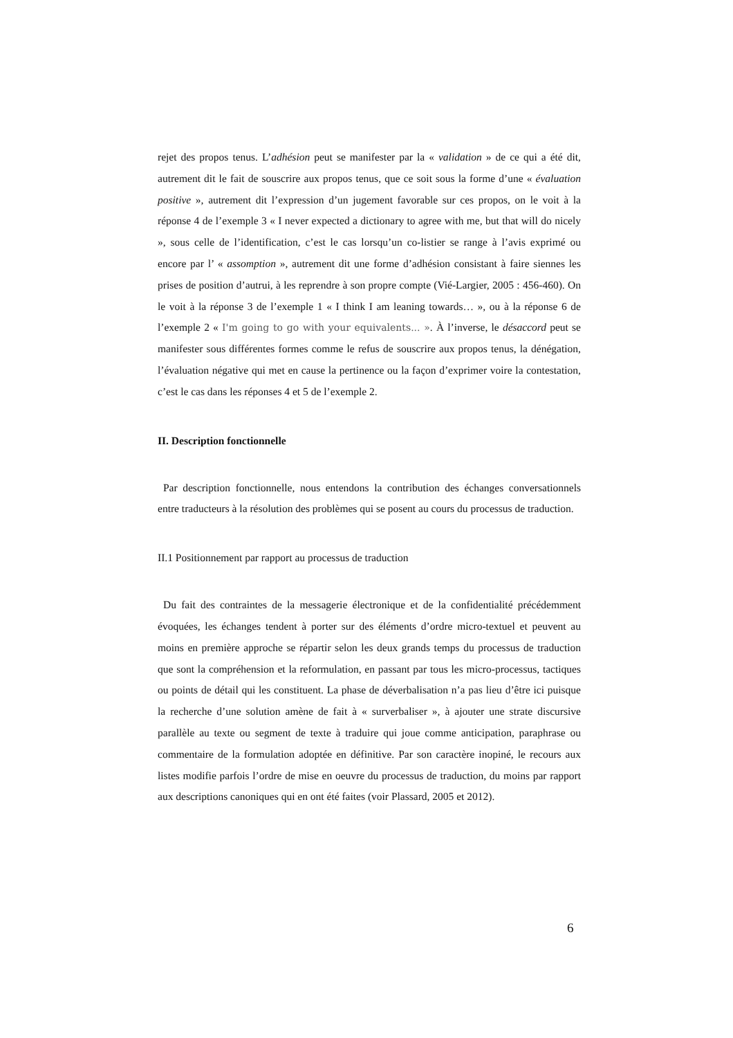rejet des propos tenus. L’adhésion peut se manifester par la « validation » de ce qui a été dit, autrement dit le fait de souscrire aux propos tenus, que ce soit sous la forme d’une « évaluation positive », autrement dit l’expression d’un jugement favorable sur ces propos, on le voit à la réponse 4 de l’exemple 3 « I never expected a dictionary to agree with me, but that will do nicely », sous celle de l’identification, c’est le cas lorsqu’un co-listier se range à l’avis exprimé ou encore par l’ « assomption », autrement dit une forme d’adhésion consistant à faire siennes les prises de position d’autrui, à les reprendre à son propre compte (Vié-Largier, 2005 : 456-460). On le voit à la réponse 3 de l’exemple 1 « I think I am leaning towards… », ou à la réponse 6 de l’exemple 2 « I'm going to go with your equivalents... ». À l’inverse, le désaccord peut se manifester sous différentes formes comme le refus de souscrire aux propos tenus, la dénégation, l’évaluation négative qui met en cause la pertinence ou la façon d’exprimer voire la contestation, c’est le cas dans les réponses 4 et 5 de l’exemple 2.
II. Description fonctionnelle
Par description fonctionnelle, nous entendons la contribution des échanges conversationnels entre traducteurs à la résolution des problèmes qui se posent au cours du processus de traduction.
II.1 Positionnement par rapport au processus de traduction
Du fait des contraintes de la messagerie électronique et de la confidentialité précédemment évoquées, les échanges tendent à porter sur des éléments d’ordre micro-textuel et peuvent au moins en première approche se répartir selon les deux grands temps du processus de traduction que sont la compréhension et la reformulation, en passant par tous les micro-processus, tactiques ou points de détail qui les constituent. La phase de déverbalisation n’a pas lieu d’être ici puisque la recherche d’une solution amène de fait à « surverbaliser », à ajouter une strate discursive parallèle au texte ou segment de texte à traduire qui joue comme anticipation, paraphrase ou commentaire de la formulation adoptée en définitive. Par son caractère inopiné, le recours aux listes modifie parfois l’ordre de mise en oeuvre du processus de traduction, du moins par rapport aux descriptions canoniques qui en ont été faites (voir Plassard, 2005 et 2012).
6